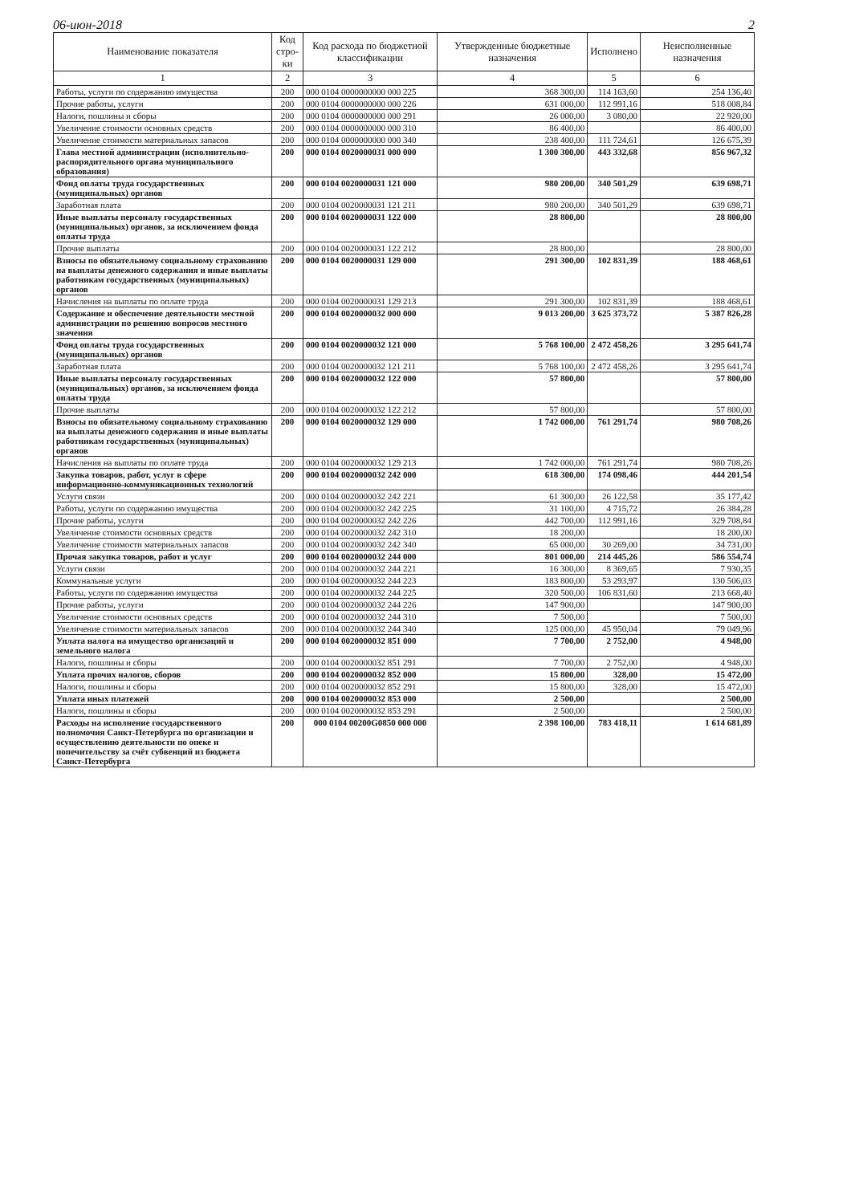06-июн-2018 2
| Наименование показателя | Код стро-ки | Код расхода по бюджетной классификации | Утвержденные бюджетные назначения | Исполнено | Неисполненные назначения |
| --- | --- | --- | --- | --- | --- |
| 1 | 2 | 3 | 4 | 5 | 6 |
| Работы, услуги по содержанию имущества | 200 | 000 0104 0000000000 000 225 | 368 300,00 | 114 163,60 | 254 136,40 |
| Прочие работы, услуги | 200 | 000 0104 0000000000 000 226 | 631 000,00 | 112 991,16 | 518 008,84 |
| Налоги, пошлины и сборы | 200 | 000 0104 0000000000 000 291 | 26 000,00 | 3 080,00 | 22 920,00 |
| Увеличение стоимости основных средств | 200 | 000 0104 0000000000 000 310 | 86 400,00 | | 86 400,00 |
| Увеличение стоимости материальных запасов | 200 | 000 0104 0000000000 000 340 | 238 400,00 | 111 724,61 | 126 675,39 |
| Глава местной администрации (исполнительно-распорядительного органа муниципального образования) | 200 | 000 0104 0020000031 000 000 | 1 300 300,00 | 443 332,68 | 856 967,32 |
| Фонд оплаты труда государственных (муниципальных) органов | 200 | 000 0104 0020000031 121 000 | 980 200,00 | 340 501,29 | 639 698,71 |
| Заработная плата | 200 | 000 0104 0020000031 121 211 | 980 200,00 | 340 501,29 | 639 698,71 |
| Иные выплаты персоналу государственных (муниципальных) органов, за исключением фонда оплаты труда | 200 | 000 0104 0020000031 122 000 | 28 800,00 | | 28 800,00 |
| Прочие выплаты | 200 | 000 0104 0020000031 122 212 | 28 800,00 | | 28 800,00 |
| Взносы по обязательному социальному страхованию на выплаты денежного содержания и иные выплаты работникам государственных (муниципальных) органов | 200 | 000 0104 0020000031 129 000 | 291 300,00 | 102 831,39 | 188 468,61 |
| Начисления на выплаты по оплате труда | 200 | 000 0104 0020000031 129 213 | 291 300,00 | 102 831,39 | 188 468,61 |
| Содержание и обеспечение деятельности местной администрации по решению вопросов местного значения | 200 | 000 0104 0020000032 000 000 | 9 013 200,00 | 3 625 373,72 | 5 387 826,28 |
| Фонд оплаты труда государственных (муниципальных) органов | 200 | 000 0104 0020000032 121 000 | 5 768 100,00 | 2 472 458,26 | 3 295 641,74 |
| Заработная плата | 200 | 000 0104 0020000032 121 211 | 5 768 100,00 | 2 472 458,26 | 3 295 641,74 |
| Иные выплаты персоналу государственных (муниципальных) органов, за исключением фонда оплаты труда | 200 | 000 0104 0020000032 122 000 | 57 800,00 | | 57 800,00 |
| Прочие выплаты | 200 | 000 0104 0020000032 122 212 | 57 800,00 | | 57 800,00 |
| Взносы по обязательному социальному страхованию на выплаты денежного содержания и иные выплаты работникам государственных (муниципальных) органов | 200 | 000 0104 0020000032 129 000 | 1 742 000,00 | 761 291,74 | 980 708,26 |
| Начисления на выплаты по оплате труда | 200 | 000 0104 0020000032 129 213 | 1 742 000,00 | 761 291,74 | 980 708,26 |
| Закупка товаров, работ, услуг в сфере информационно-коммуникационных технологий | 200 | 000 0104 0020000032 242 000 | 618 300,00 | 174 098,46 | 444 201,54 |
| Услуги связи | 200 | 000 0104 0020000032 242 221 | 61 300,00 | 26 122,58 | 35 177,42 |
| Работы, услуги по содержанию имущества | 200 | 000 0104 0020000032 242 225 | 31 100,00 | 4 715,72 | 26 384,28 |
| Прочие работы, услуги | 200 | 000 0104 0020000032 242 226 | 442 700,00 | 112 991,16 | 329 708,84 |
| Увеличение стоимости основных средств | 200 | 000 0104 0020000032 242 310 | 18 200,00 | | 18 200,00 |
| Увеличение стоимости материальных запасов | 200 | 000 0104 0020000032 242 340 | 65 000,00 | 30 269,00 | 34 731,00 |
| Прочая закупка товаров, работ и услуг | 200 | 000 0104 0020000032 244 000 | 801 000,00 | 214 445,26 | 586 554,74 |
| Услуги связи | 200 | 000 0104 0020000032 244 221 | 16 300,00 | 8 369,65 | 7 930,35 |
| Коммунальные услуги | 200 | 000 0104 0020000032 244 223 | 183 800,00 | 53 293,97 | 130 506,03 |
| Работы, услуги по содержанию имущества | 200 | 000 0104 0020000032 244 225 | 320 500,00 | 106 831,60 | 213 668,40 |
| Прочие работы, услуги | 200 | 000 0104 0020000032 244 226 | 147 900,00 | | 147 900,00 |
| Увеличение стоимости основных средств | 200 | 000 0104 0020000032 244 310 | 7 500,00 | | 7 500,00 |
| Увеличение стоимости материальных запасов | 200 | 000 0104 0020000032 244 340 | 125 000,00 | 45 950,04 | 79 049,96 |
| Уплата налога на имущество организаций и земельного налога | 200 | 000 0104 0020000032 851 000 | 7 700,00 | 2 752,00 | 4 948,00 |
| Налоги, пошлины и сборы | 200 | 000 0104 0020000032 851 291 | 7 700,00 | 2 752,00 | 4 948,00 |
| Уплата прочих налогов, сборов | 200 | 000 0104 0020000032 852 000 | 15 800,00 | 328,00 | 15 472,00 |
| Налоги, пошлины и сборы | 200 | 000 0104 0020000032 852 291 | 15 800,00 | 328,00 | 15 472,00 |
| Уплата иных платежей | 200 | 000 0104 0020000032 853 000 | 2 500,00 | | 2 500,00 |
| Налоги, пошлины и сборы | 200 | 000 0104 0020000032 853 291 | 2 500,00 | | 2 500,00 |
| Расходы на исполнение государственного полномочия Санкт-Петербурга по организации и осуществлению деятельности по опеке и попечительству за счёт субвенций из бюджета Санкт-Петербурга | 200 | 000 0104 00200G0850 000 000 | 2 398 100,00 | 783 418,11 | 1 614 681,89 |